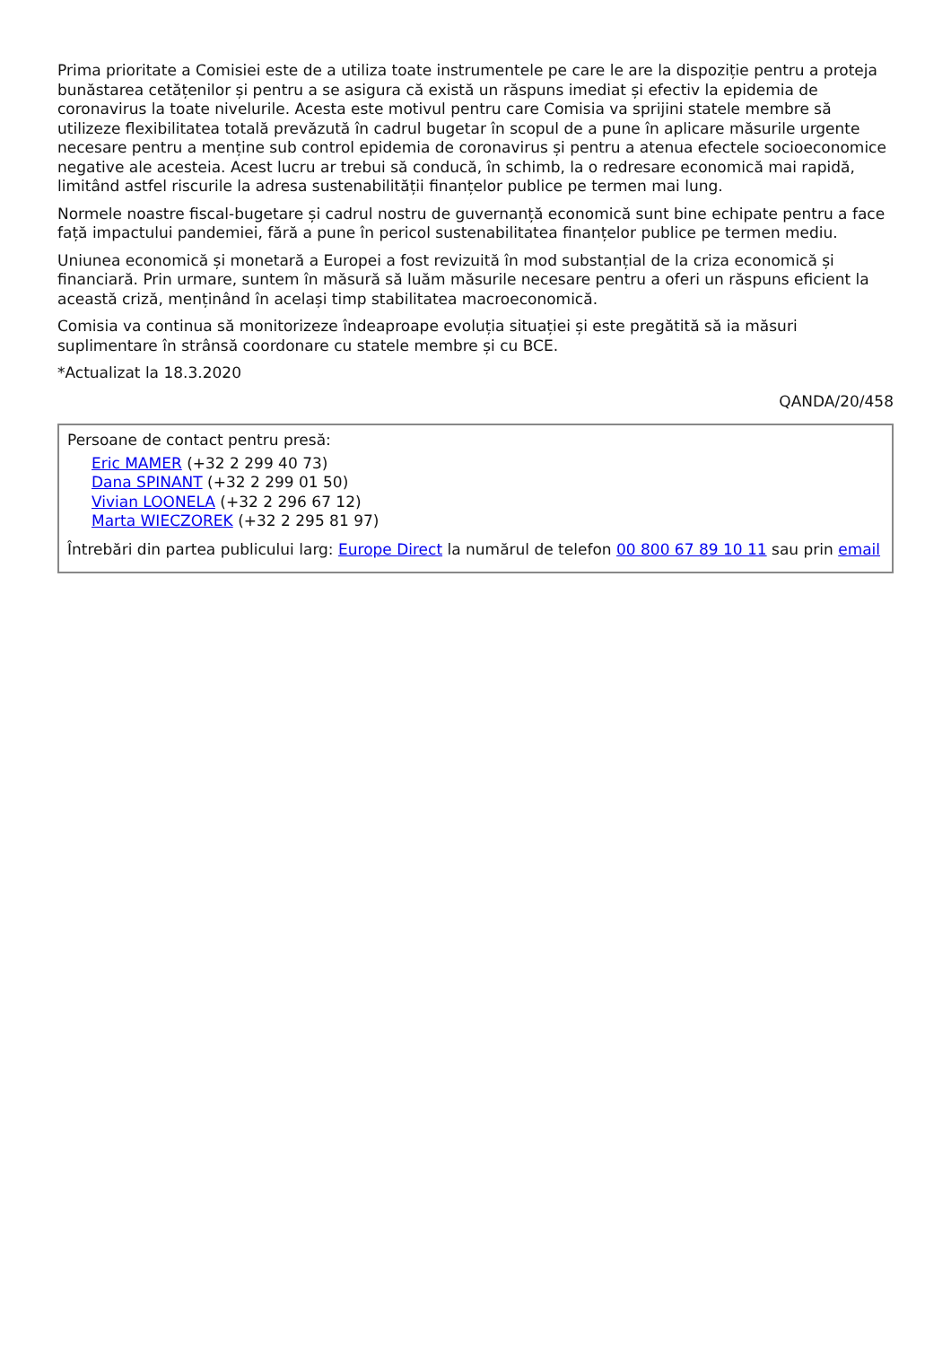Prima prioritate a Comisiei este de a utiliza toate instrumentele pe care le are la dispoziție pentru a proteja bunăstarea cetățenilor și pentru a se asigura că există un răspuns imediat și efectiv la epidemia de coronavirus la toate nivelurile. Acesta este motivul pentru care Comisia va sprijini statele membre să utilizeze flexibilitatea totală prevăzută în cadrul bugetar în scopul de a pune în aplicare măsurile urgente necesare pentru a menține sub control epidemia de coronavirus și pentru a atenua efectele socioeconomice negative ale acesteia. Acest lucru ar trebui să conducă, în schimb, la o redresare economică mai rapidă, limitând astfel riscurile la adresa sustenabilității finanțelor publice pe termen mai lung.
Normele noastre fiscal-bugetare și cadrul nostru de guvernanță economică sunt bine echipate pentru a face față impactului pandemiei, fără a pune în pericol sustenabilitatea finanțelor publice pe termen mediu.
Uniunea economică și monetară a Europei a fost revizuită în mod substanțial de la criza economică și financiară. Prin urmare, suntem în măsură să luăm măsurile necesare pentru a oferi un răspuns eficient la această criză, menținând în același timp stabilitatea macroeconomică.
Comisia va continua să monitorizeze îndeaproape evoluția situației și este pregătită să ia măsuri suplimentare în strânsă coordonare cu statele membre și cu BCE.
*Actualizat la 18.3.2020
QANDA/20/458
Persoane de contact pentru presă:
Eric MAMER (+32 2 299 40 73)
Dana SPINANT (+32 2 299 01 50)
Vivian LOONELA (+32 2 296 67 12)
Marta WIECZOREK (+32 2 295 81 97)
Întrebări din partea publicului larg: Europe Direct la numărul de telefon 00 800 67 89 10 11 sau prin email